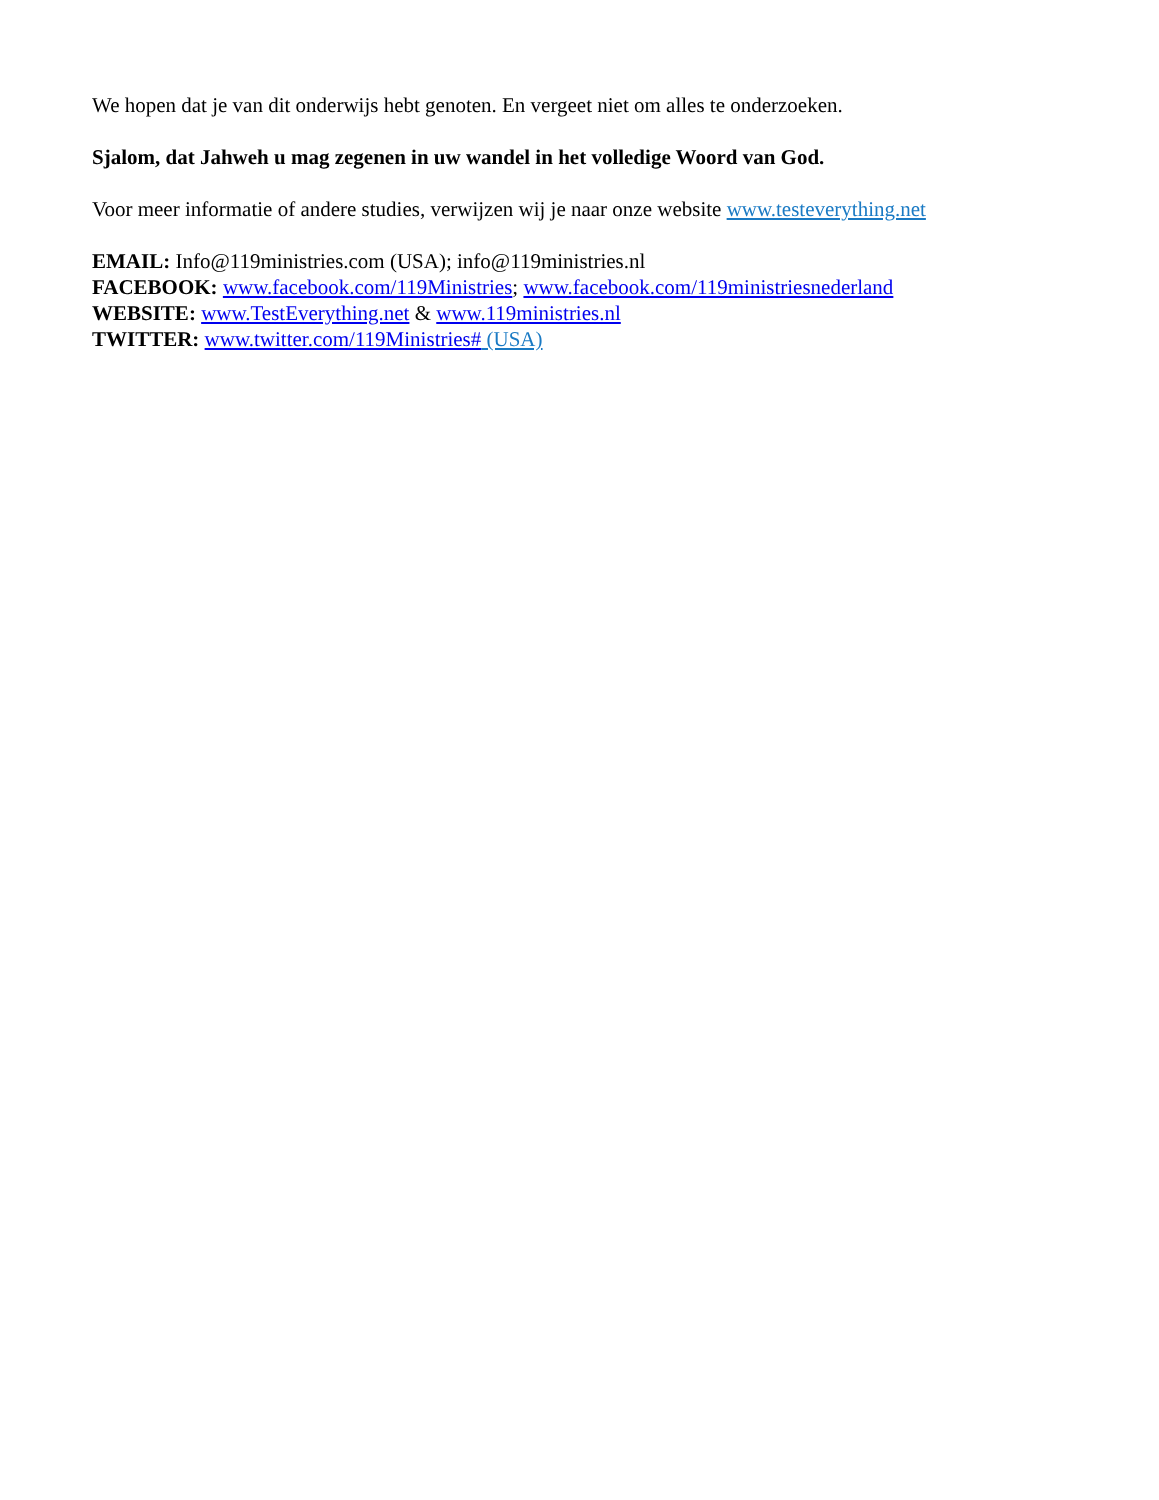We hopen dat je van dit onderwijs hebt genoten. En vergeet niet om alles te onderzoeken.
Sjalom, dat Jahweh u mag zegenen in uw wandel in het volledige Woord van God.
Voor meer informatie of andere studies, verwijzen wij je naar onze website www.testeverything.net
EMAIL: Info@119ministries.com (USA); info@119ministries.nl
FACEBOOK: www.facebook.com/119Ministries; www.facebook.com/119ministriesnederland
WEBSITE: www.TestEverything.net & www.119ministries.nl
TWITTER: www.twitter.com/119Ministries# (USA)